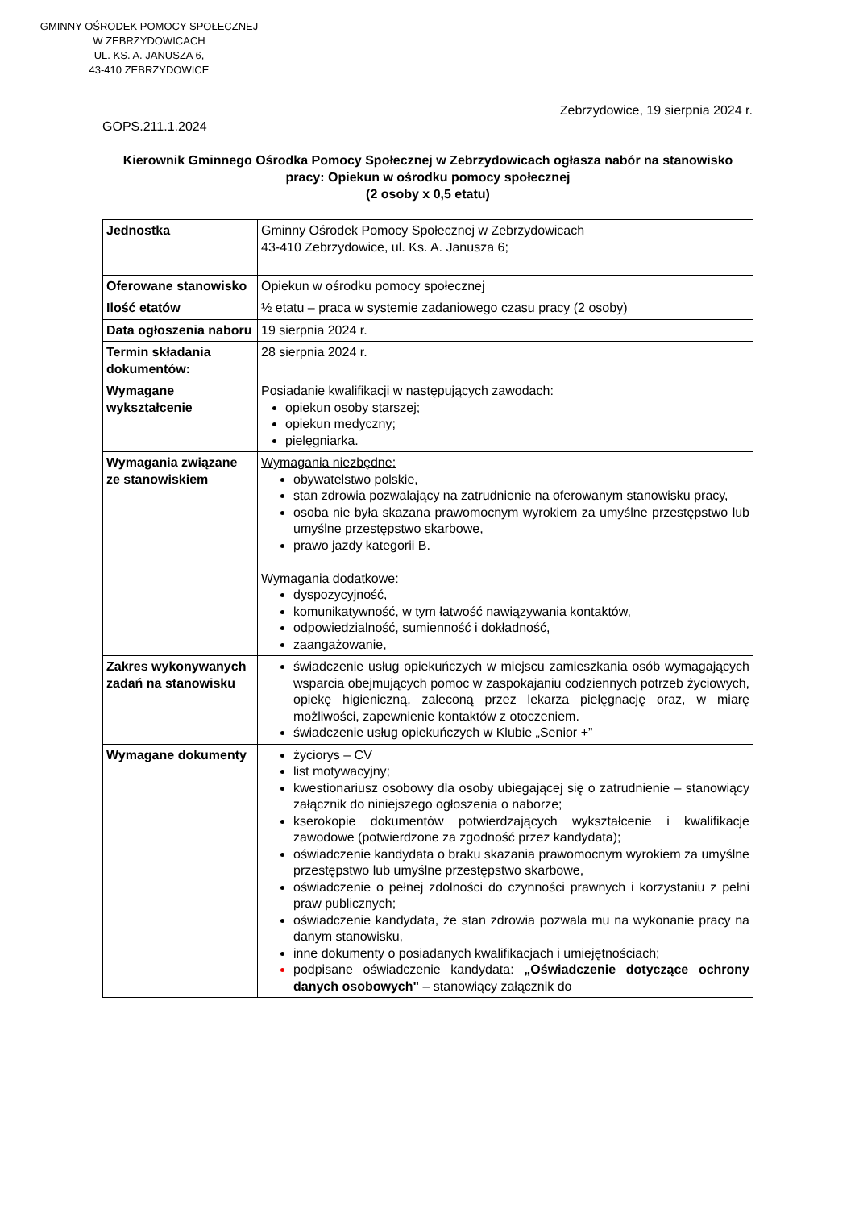GMINNY OŚRODEK POMOCY SPOŁECZNEJ
W ZEBRZYDOWICACH
UL. KS. A. JANUSZA 6,
43-410 ZEBRZYDOWICE
Zebrzydowice, 19 sierpnia 2024 r.
GOPS.211.1.2024
Kierownik Gminnego Ośrodka Pomocy Społecznej w Zebrzydowicach ogłasza nabór na stanowisko pracy: Opiekun w ośrodku pomocy społecznej
(2 osoby x 0,5 etatu)
| Jednostka | Gminny Ośrodek Pomocy Społecznej w Zebrzydowicach 43-410 Zebrzydowice, ul. Ks. A. Janusza 6; |
| Oferowane stanowisko | Opiekun w ośrodku pomocy społecznej |
| Ilość etatów | ½ etatu – praca w systemie zadaniowego czasu pracy (2 osoby) |
| Data ogłoszenia naboru | 19 sierpnia 2024 r. |
| Termin składania dokumentów: | 28 sierpnia 2024 r. |
| Wymagane wykształcenie | Posiadanie kwalifikacji w następujących zawodach: opiekun osoby starszej; opiekun medyczny; pielęgniarka. |
| Wymagania związane ze stanowiskiem | Wymagania niezbędne: obywatelstwo polskie, stan zdrowia pozwalający na zatrudnienie na oferowanym stanowisku pracy, osoba nie była skazana prawomocnym wyrokiem za umyślne przestępstwo lub umyślne przestępstwo skarbowe, prawo jazdy kategorii B. Wymagania dodatkowe: dyspozycyjność, komunikatywność, w tym łatwość nawiązywania kontaktów, odpowiedzialność, sumienność i dokładność, zaangażowanie, |
| Zakres wykonywanych zadań na stanowisku | świadczenie usług opiekuńczych w miejscu zamieszkania osób wymagających wsparcia obejmujących pomoc w zaspokajaniu codziennych potrzeb życiowych, opiekę higieniczną, zaleconą przez lekarza pielęgnację oraz, w miarę możliwości, zapewnienie kontaktów z otoczeniem. świadczenie usług opiekuńczych w Klubie „Senior +” |
| Wymagane dokumenty | życiorys – CV list motywacyjny; kwestionariusz osobowy dla osoby ubiegającej się o zatrudnienie – stanowiący załącznik do niniejszego ogłoszenia o naborze; kserokopie dokumentów potwierdzających wykształcenie i kwalifikacje zawodowe (potwierdzone za zgodność przez kandydata); oświadczenie kandydata o braku skazania prawomocnym wyrokiem za umyślne przestępstwo lub umyślne przestępstwo skarbowe, oświadczenie o pełnej zdolności do czynności prawnych i korzystaniu z pełni praw publicznych; oświadczenie kandydata, że stan zdrowia pozwala mu na wykonanie pracy na danym stanowisku, inne dokumenty o posiadanych kwalifikacjach i umiejętnościach; podpisane oświadczenie kandydata: „Oświadczenie dotyczące ochrony danych osobowych" – stanowiący załącznik do |